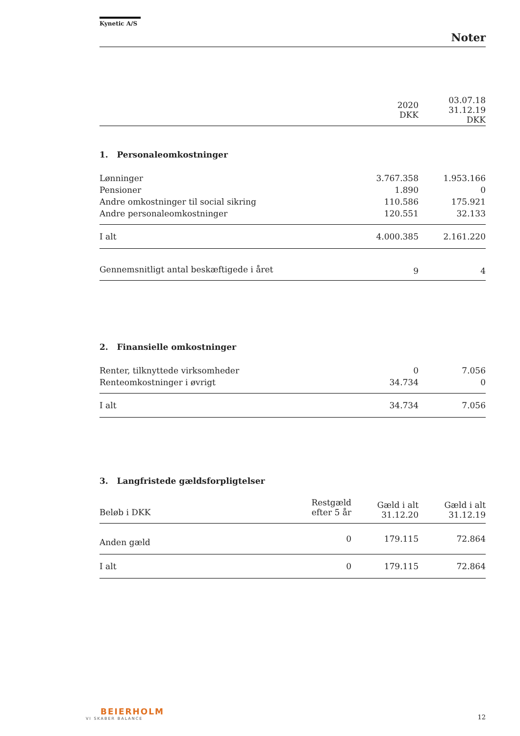Kynetic A/S
Noter
| | 2020 DKK | 03.07.18 31.12.19 DKK |
| --- | --- | --- |
1. Personaleomkostninger
| Lønninger | 3.767.358 | 1.953.166 |
| Pensioner | 1.890 | 0 |
| Andre omkostninger til social sikring | 110.586 | 175.921 |
| Andre personaleomkostninger | 120.551 | 32.133 |
| I alt | 4.000.385 | 2.161.220 |
| Gennemsnitligt antal beskæftigede i året | 9 | 4 |
2. Finansielle omkostninger
| Renter, tilknyttede virksomheder | 0 | 7.056 |
| Renteomkostninger i øvrigt | 34.734 | 0 |
| I alt | 34.734 | 7.056 |
3. Langfristede gældsforpligtelser
| Beløb i DKK | Restgæld efter 5 år | Gæld i alt 31.12.20 | Gæld i alt 31.12.19 |
| --- | --- | --- | --- |
| Anden gæld | 0 | 179.115 | 72.864 |
| I alt | 0 | 179.115 | 72.864 |
BEIERHOLM
VI SKABER BALANCE
12